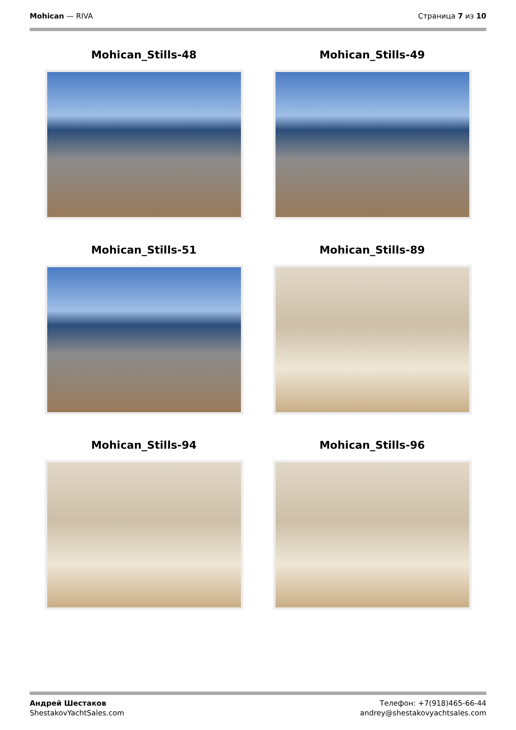Mohican — RIVA Страница 7 из 10
Mohican_Stills-48
Mohican_Stills-49
Mohican_Stills-51
Mohican_Stills-89
Mohican_Stills-94
Mohican_Stills-96
Андрей Шестаков
ShestakovYachtSales.com
Телефон: +7(918)465-66-44
andrey@shestakovyachtsales.com